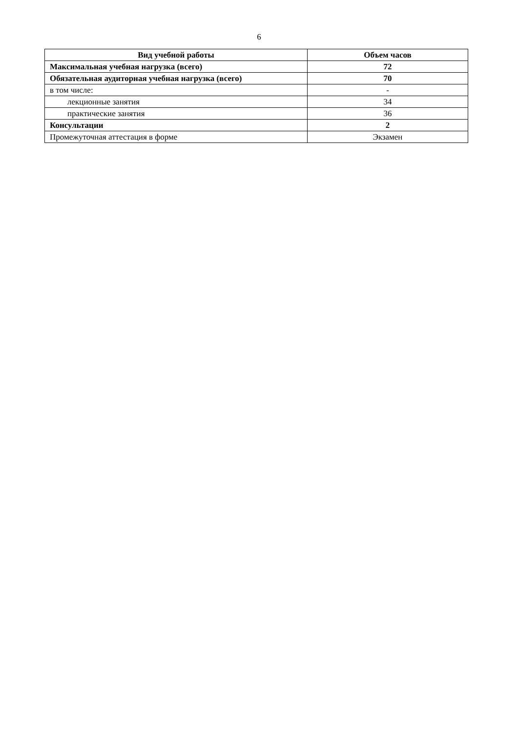6
| Вид учебной работы | Объем часов |
| --- | --- |
| Максимальная учебная нагрузка (всего) | 72 |
| Обязательная аудиторная учебная нагрузка (всего) | 70 |
| в том числе: | - |
| лекционные занятия | 34 |
| практические занятия | 36 |
| Консультации | 2 |
| Промежуточная аттестация в форме | Экзамен |